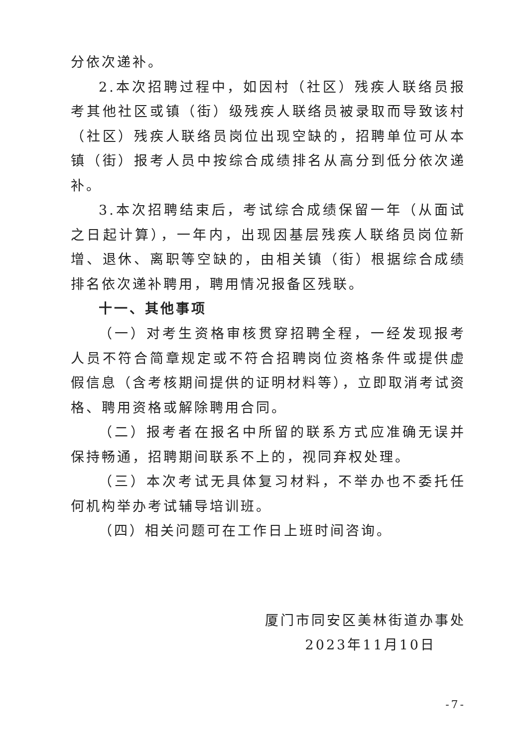分依次递补。
2.本次招聘过程中，如因村（社区）残疾人联络员报考其他社区或镇（街）级残疾人联络员被录取而导致该村（社区）残疾人联络员岗位出现空缺的，招聘单位可从本镇（街）报考人员中按综合成绩排名从高分到低分依次递补。
3.本次招聘结束后，考试综合成绩保留一年（从面试之日起计算），一年内，出现因基层残疾人联络员岗位新增、退休、离职等空缺的，由相关镇（街）根据综合成绩排名依次递补聘用，聘用情况报备区残联。
十一、其他事项
（一）对考生资格审核贯穿招聘全程，一经发现报考人员不符合简章规定或不符合招聘岗位资格条件或提供虚假信息（含考核期间提供的证明材料等），立即取消考试资格、聘用资格或解除聘用合同。
（二）报考者在报名中所留的联系方式应准确无误并保持畅通，招聘期间联系不上的，视同弃权处理。
（三）本次考试无具体复习材料，不举办也不委托任何机构举办考试辅导培训班。
（四）相关问题可在工作日上班时间咨询。
厦门市同安区美林街道办事处
2023年11月10日
-7-